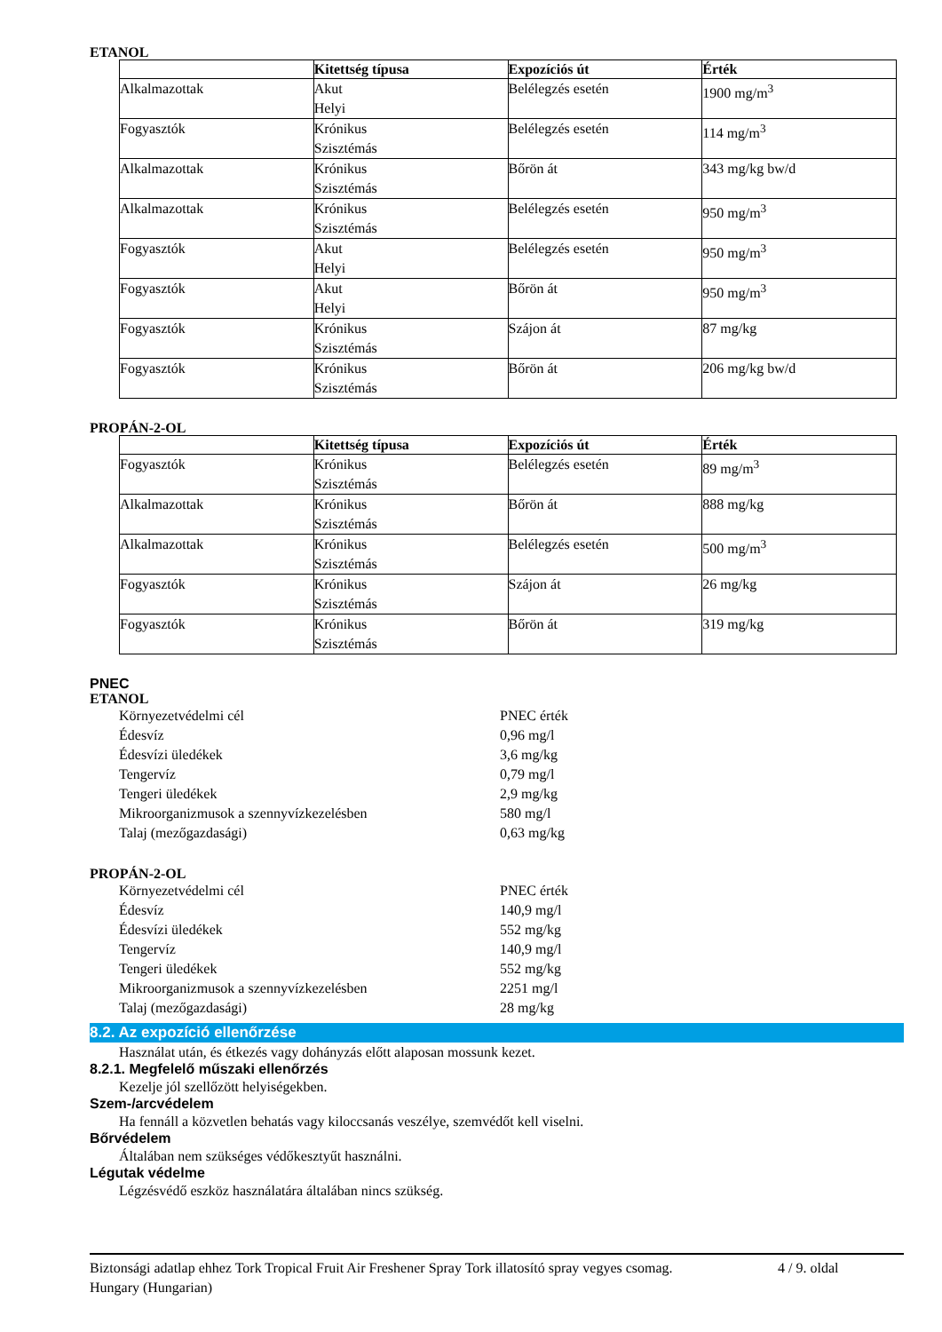ETANOL
| | Kitettség típusa | Expozíciós út | Érték |
| --- | --- | --- | --- |
| Alkalmazottak | Akut Helyi | Belélegzés esetén | 1900 mg/m<sup>3</sup> |
| Fogyasztók | Krónikus Szisztémás | Belélegzés esetén | 114 mg/m<sup>3</sup> |
| Alkalmazottak | Krónikus Szisztémás | Bőrön át | 343 mg/kg bw/d |
| Alkalmazottak | Krónikus Szisztémás | Belélegzés esetén | 950 mg/m<sup>3</sup> |
| Fogyasztók | Akut Helyi | Belélegzés esetén | 950 mg/m<sup>3</sup> |
| Fogyasztók | Akut Helyi | Bőrön át | 950 mg/m<sup>3</sup> |
| Fogyasztók | Krónikus Szisztémás | Szájon át | 87 mg/kg |
| Fogyasztók | Krónikus Szisztémás | Bőrön át | 206 mg/kg bw/d |
PROPÁN-2-OL
| | Kitettség típusa | Expozíciós út | Érték |
| --- | --- | --- | --- |
| Fogyasztók | Krónikus Szisztémás | Belélegzés esetén | 89 mg/m<sup>3</sup> |
| Alkalmazottak | Krónikus Szisztémás | Bőrön át | 888 mg/kg |
| Alkalmazottak | Krónikus Szisztémás | Belélegzés esetén | 500 mg/m<sup>3</sup> |
| Fogyasztók | Krónikus Szisztémás | Szájon át | 26 mg/kg |
| Fogyasztók | Krónikus Szisztémás | Bőrön át | 319 mg/kg |
PNEC
ETANOL
Környezetvédelmi cél PNEC érték
Édesvíz 0,96 mg/l
Édesvízi üledékek 3,6 mg/kg
Tengervíz 0,79 mg/l
Tengeri üledékek 2,9 mg/kg
Mikroorganizmusok a szennyvízkezelésben 580 mg/l
Talaj (mezőgazdasági) 0,63 mg/kg
PROPÁN-2-OL
Környezetvédelmi cél PNEC érték
Édesvíz 140,9 mg/l
Édesvízi üledékek 552 mg/kg
Tengervíz 140,9 mg/l
Tengeri üledékek 552 mg/kg
Mikroorganizmusok a szennyvízkezelésben 2251 mg/l
Talaj (mezőgazdasági) 28 mg/kg
8.2. Az expozíció ellenőrzése
Használat után, és étkezés vagy dohányzás előtt alaposan mossunk kezet.
8.2.1. Megfelelő műszaki ellenőrzés
Kezelje jól szellőzött helyiségekben.
Szem-/arcvédelem
Ha fennáll a közvetlen behatás vagy kiloccsanás veszélye, szemvédőt kell viselni.
Bőrvédelem
Általában nem szükséges védőkesztyűt használni.
Légutak védelme
Légzésvédő eszköz használatára általában nincs szükség.
Biztonsági adatlap ehhez Tork Tropical Fruit Air Freshener Spray Tork illatosító spray vegyes csomag.
Hungary (Hungarian)
4 / 9. oldal